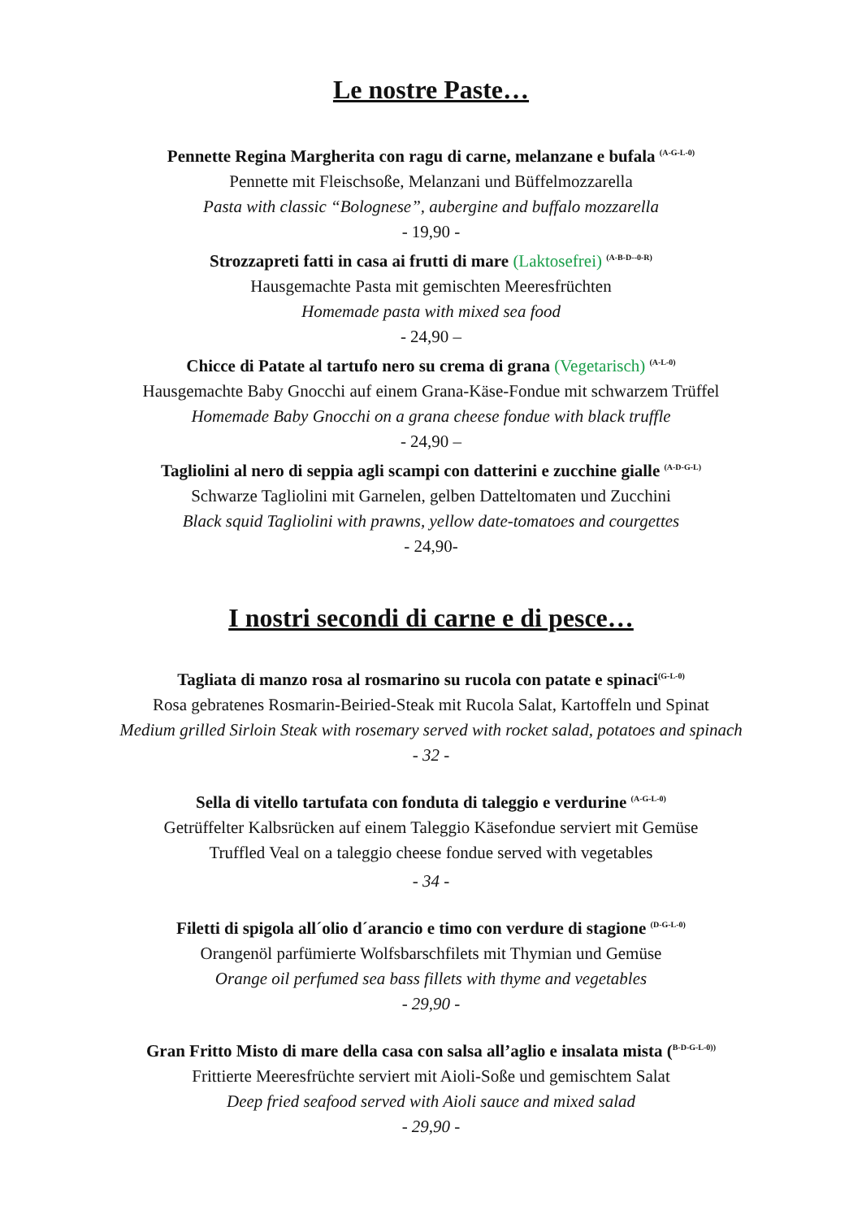Le nostre Paste…
Pennette Regina Margherita con ragu di carne, melanzane e bufala <sup>(A-G-L-0)</sup>
Pennette mit Fleischsoße, Melanzani und Büffelmozzarella
Pasta with classic “Bolognese”, aubergine and buffalo mozzarella
- 19,90 -
Strozzapreti fatti in casa ai frutti di mare (Laktosefrei) <sup>(A-B-D--0-R)</sup>
Hausgemachte Pasta mit gemischten Meeresfrüchten
Homemade pasta with mixed sea food
- 24,90 –
Chicce di Patate al tartufo nero su crema di grana (Vegetarisch) <sup>(A-L-0)</sup>
Hausgemachte Baby Gnocchi auf einem Grana-Käse-Fondue mit schwarzem Trüffel
Homemade Baby Gnocchi on a grana cheese fondue with black truffle
- 24,90 –
Tagliolini al nero di seppia agli scampi con datterini e zucchine gialle <sup>(A-D-G-L)</sup>
Schwarze Tagliolini mit Garnelen, gelben Datteltomaten und Zucchini
Black squid Tagliolini with prawns, yellow date-tomatoes and courgettes
- 24,90-
I nostri secondi di carne e di pesce…
Tagliata di manzo rosa al rosmarino su rucola con patate e spinaci<sup>(G-L-0)</sup>
Rosa gebratenes Rosmarin-Beiried-Steak mit Rucola Salat, Kartoffeln und Spinat
Medium grilled Sirloin Steak with rosemary served with rocket salad, potatoes and spinach
- 32 -
Sella di vitello tartufata con fonduta di taleggio e verdurine <sup>(A-G-L-0)</sup>
Getrüffelter Kalbsrücken auf einem Taleggio Käsefondue serviert mit Gemüse
Truffled Veal on a taleggio cheese fondue served with vegetables
- 34 -
Filetti di spigola all´olio d´arancio e timo con verdure di stagione <sup>(D-G-L-0)</sup>
Orangenöl parfümierte Wolfsbarschfilets mit Thymian und Gemüse
Orange oil perfumed sea bass fillets with thyme and vegetables
- 29,90 -
Gran Fritto Misto di mare della casa con salsa all’aglio e insalata mista (<sup>B-D-G-L-0))</sup>
Frittierte Meeresfrüchte serviert mit Aioli-Soße und gemischtem Salat
Deep fried seafood served with Aioli sauce and mixed salad
- 29,90 -